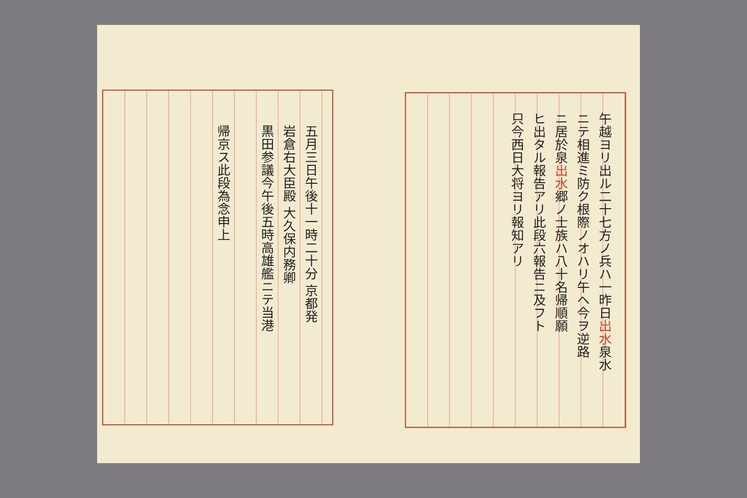五月三日午後十一時二十分 京都発
岩倉右大臣殿 大久保内務卿
黒田参議今午後五時高雄艦ニテ当港
帰京ス此段為念申上
午越ヨリ出ル二十七方ノ兵ハ一昨日出水泉水
ニテ相進ミ防ク根際ノオハリ午ヘ今ヲ逆路
ニ居於泉出水郷ノ士族ハ八十名帰順願
ヒ出タル報告アリ此段六報告ニ及フト
只今西日大将ヨリ報知アリ